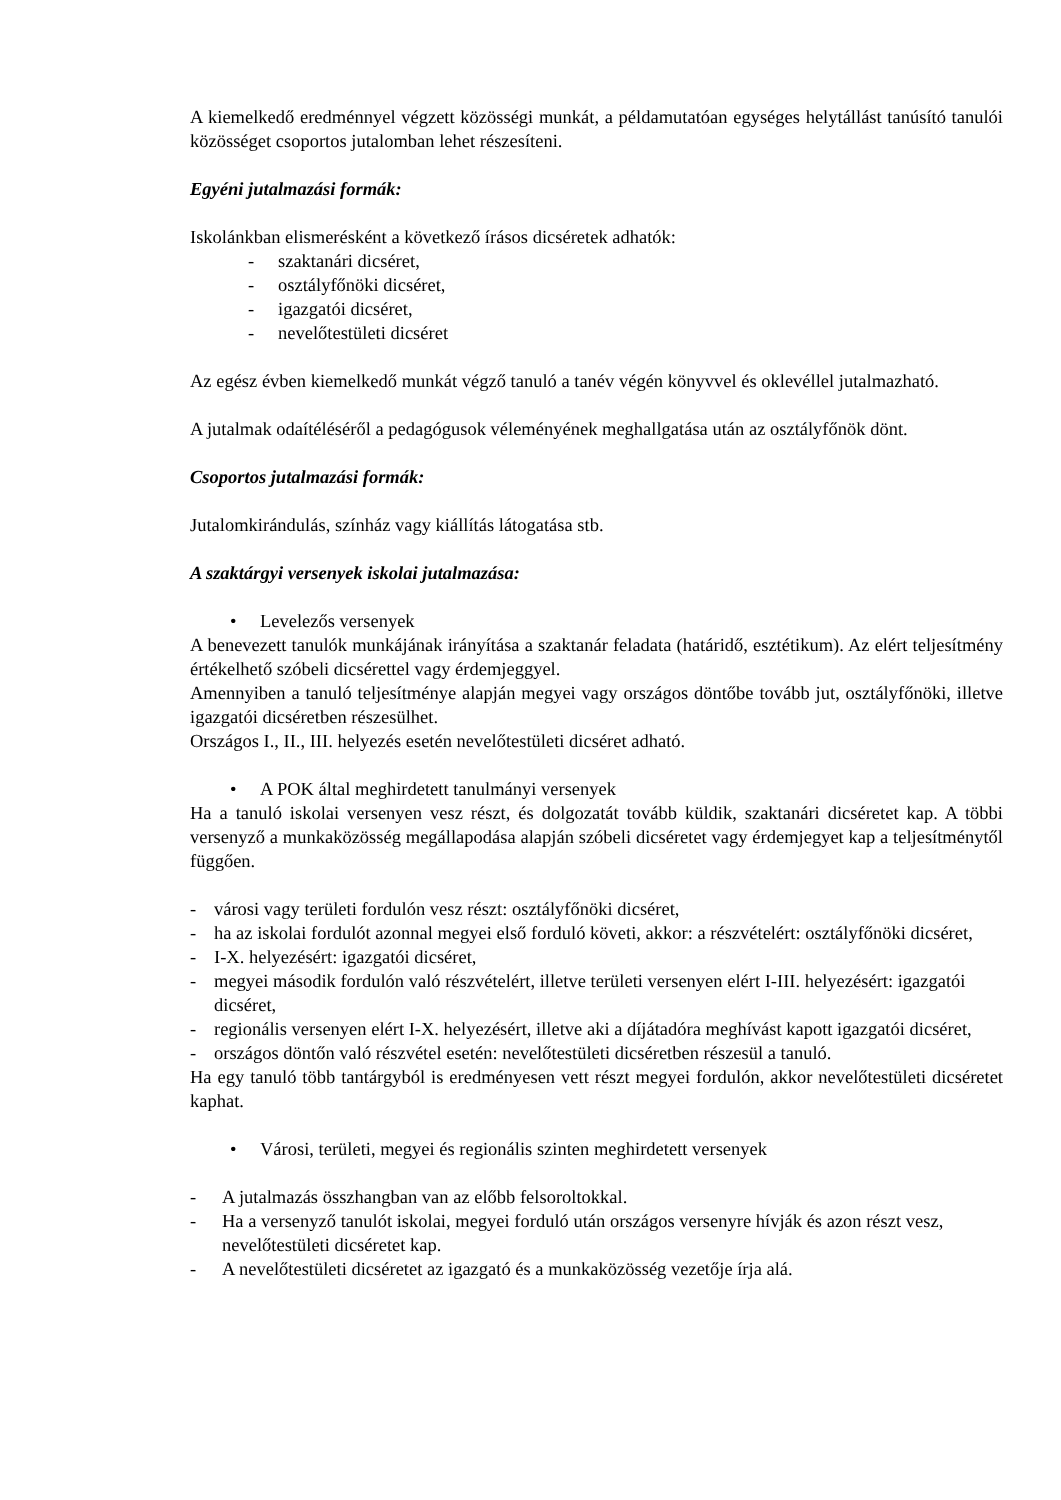A kiemelkedő eredménnyel végzett közösségi munkát, a példamutatóan egységes helytállást tanúsító tanulói közösséget csoportos jutalomban lehet részesíteni.
Egyéni jutalmazási formák:
Iskolánkban elismerésként a következő írásos dicséretek adhatók:
- szaktanári dicséret,
- osztályfőnöki dicséret,
- igazgatói dicséret,
- nevelőtestületi dicséret
Az egész évben kiemelkedő munkát végző tanuló a tanév végén könyvvel és oklevéllel jutalmazható.
A jutalmak odaítéléséről a pedagógusok véleményének meghallgatása után az osztályfőnök dönt.
Csoportos jutalmazási formák:
Jutalomkirándulás, színház vagy kiállítás látogatása stb.
A szaktárgyi versenyek iskolai jutalmazása:
• Levelezős versenyek
A benevezett tanulók munkájának irányítása a szaktanár feladata (határidő, esztétikum). Az elért teljesítmény értékelhető szóbeli dicsérettel vagy érdemjeggyel.
Amennyiben a tanuló teljesítménye alapján megyei vagy országos döntőbe tovább jut, osztályfőnöki, illetve igazgatói dicséretben részesülhet.
Országos I., II., III. helyezés esetén nevelőtestületi dicséret adható.
• A POK által meghirdetett tanulmányi versenyek
Ha a tanuló iskolai versenyen vesz részt, és dolgozatát tovább küldik, szaktanári dicséretet kap. A többi versenyző a munkaközösség megállapodása alapján szóbeli dicséretet vagy érdemjegyet kap a teljesítménytől függően.
- városi vagy területi fordulón vesz részt: osztályfőnöki dicséret,
- ha az iskolai fordulót azonnal megyei első forduló követi, akkor: a részvételért: osztályfőnöki dicséret,
- I-X. helyezésért: igazgatói dicséret,
- megyei második fordulón való részvételért, illetve területi versenyen elért I-III. helyezésért: igazgatói dicséret,
- regionális versenyen elért I-X. helyezésért, illetve aki a díjátadóra meghívást kapott igazgatói dicséret,
- országos döntőn való részvétel esetén: nevelőtestületi dicséretben részesül a tanuló.
Ha egy tanuló több tantárgyból is eredményesen vett részt megyei fordulón, akkor nevelőtestületi dicséretet kaphat.
• Városi, területi, megyei és regionális szinten meghirdetett versenyek
- A jutalmazás összhangban van az előbb felsoroltokkal.
- Ha a versenyző tanulót iskolai, megyei forduló után országos versenyre hívják és azon részt vesz, nevelőtestületi dicséretet kap.
- A nevelőtestületi dicséretet az igazgató és a munkaközösség vezetője írja alá.